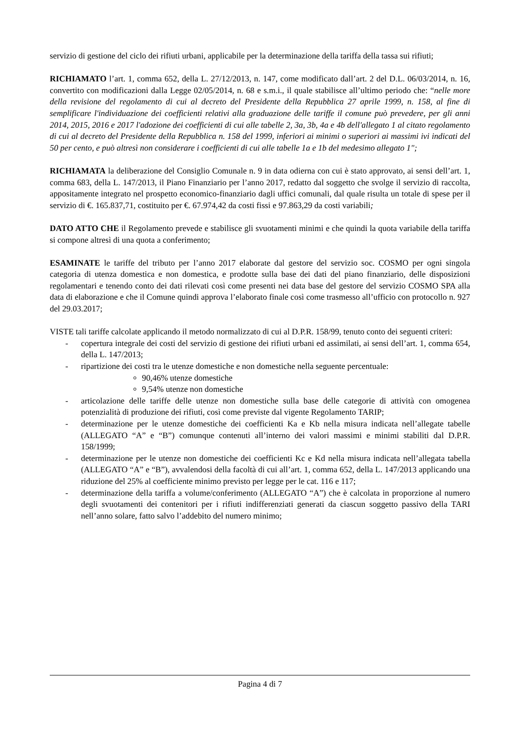servizio di gestione del ciclo dei rifiuti urbani, applicabile per la determinazione della tariffa della tassa sui rifiuti;
RICHIAMATO l’art. 1, comma 652, della L. 27/12/2013, n. 147, come modificato dall’art. 2 del D.L. 06/03/2014, n. 16, convertito con modificazioni dalla Legge 02/05/2014, n. 68 e s.m.i., il quale stabilisce all’ultimo periodo che: “nelle more della revisione del regolamento di cui al decreto del Presidente della Repubblica 27 aprile 1999, n. 158, al fine di semplificare l'individuazione dei coefficienti relativi alla graduazione delle tariffe il comune può prevedere, per gli anni 2014, 2015, 2016 e 2017 l'adozione dei coefficienti di cui alle tabelle 2, 3a, 3b, 4a e 4b dell'allegato 1 al citato regolamento di cui al decreto del Presidente della Repubblica n. 158 del 1999, inferiori ai minimi o superiori ai massimi ivi indicati del 50 per cento, e può altresì non considerare i coefficienti di cui alle tabelle 1a e 1b del medesimo allegato 1";
RICHIAMATA la deliberazione del Consiglio Comunale n. 9 in data odierna con cui è stato approvato, ai sensi dell’art. 1, comma 683, della L. 147/2013, il Piano Finanziario per l’anno 2017, redatto dal soggetto che svolge il servizio di raccolta, appositamente integrato nel prospetto economico-finanziario dagli uffici comunali, dal quale risulta un totale di spese per il servizio di €. 165.837,71, costituito per €. 67.974,42 da costi fissi e 97.863,29 da costi variabili;
DATO ATTO CHE il Regolamento prevede e stabilisce gli svuotamenti minimi e che quindi la quota variabile della tariffa si compone altresì di una quota a conferimento;
ESAMINATE le tariffe del tributo per l’anno 2017 elaborate dal gestore del servizio soc. COSMO per ogni singola categoria di utenza domestica e non domestica, e prodotte sulla base dei dati del piano finanziario, delle disposizioni regolamentari e tenendo conto dei dati rilevati così come presenti nei data base del gestore del servizio COSMO SPA alla data di elaborazione e che il Comune quindi approva l’elaborato finale così come trasmesso all’ufficio con protocollo n. 927 del 29.03.2017;
VISTE tali tariffe calcolate applicando il metodo normalizzato di cui al D.P.R. 158/99, tenuto conto dei seguenti criteri:
- copertura integrale dei costi del servizio di gestione dei rifiuti urbani ed assimilati, ai sensi dell’art. 1, comma 654, della L. 147/2013;
- ripartizione dei costi tra le utenze domestiche e non domestiche nella seguente percentuale:
90,46% utenze domestiche
9,54% utenze non domestiche
- articolazione delle tariffe delle utenze non domestiche sulla base delle categorie di attività con omogenea potenzialità di produzione dei rifiuti, così come previste dal vigente Regolamento TARIP;
- determinazione per le utenze domestiche dei coefficienti Ka e Kb nella misura indicata nell’allegate tabelle (ALLEGATO “A” e “B”) comunque contenuti all’interno dei valori massimi e minimi stabiliti dal D.P.R. 158/1999;
- determinazione per le utenze non domestiche dei coefficienti Kc e Kd nella misura indicata nell’allegata tabella (ALLEGATO “A” e “B”), avvalendosi della facoltà di cui all’art. 1, comma 652, della L. 147/2013 applicando una riduzione del 25% al coefficiente minimo previsto per legge per le cat. 116 e 117;
- determinazione della tariffa a volume/conferimento (ALLEGATO “A”) che è calcolata in proporzione al numero degli svuotamenti dei contenitori per i rifiuti indifferenziati generati da ciascun soggetto passivo della TARI nell’anno solare, fatto salvo l’addebito del numero minimo;
Pagina 4 di 7